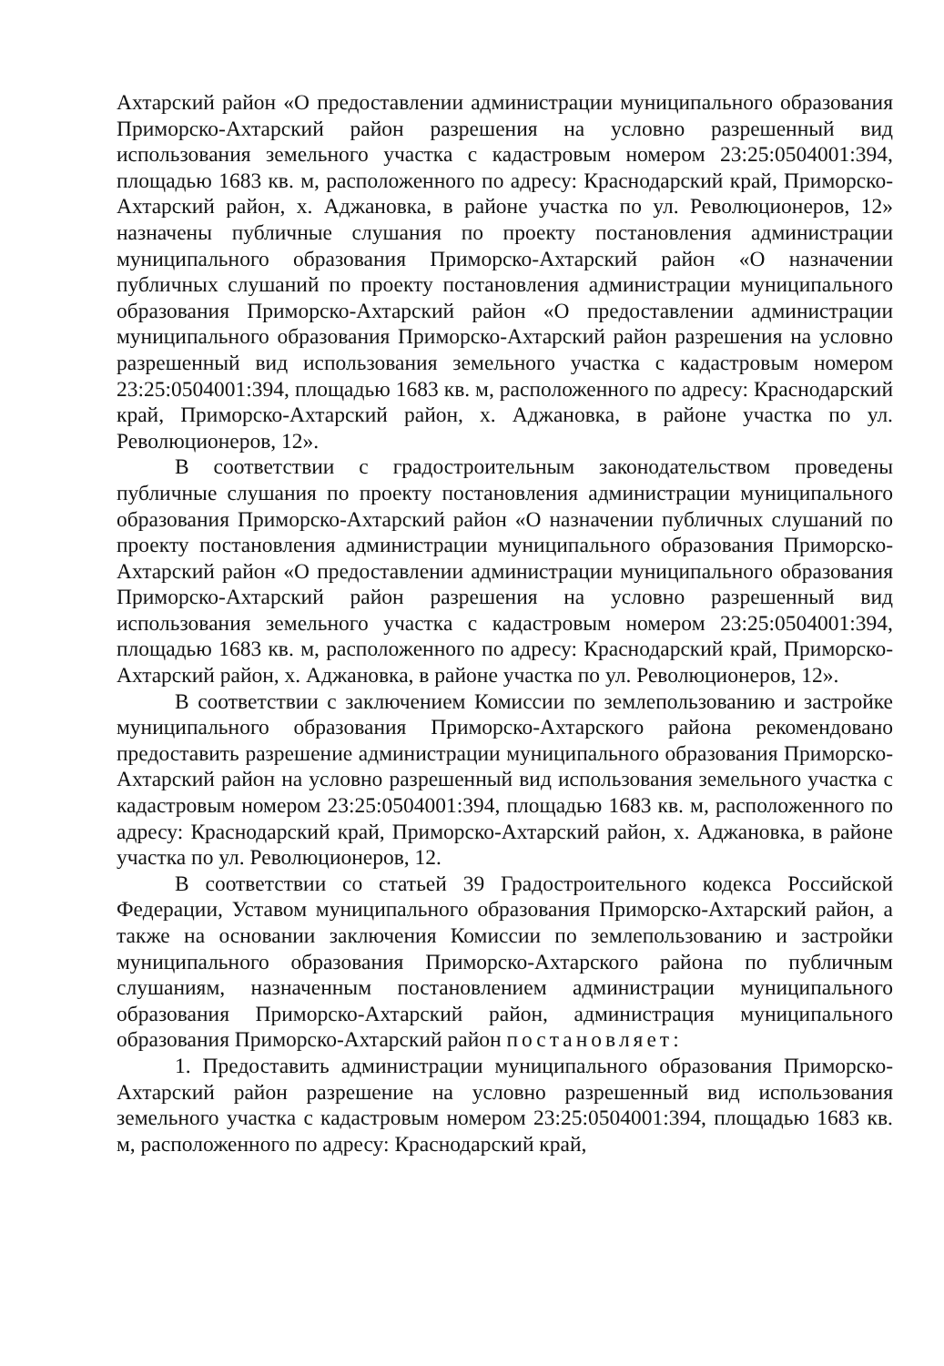Ахтарский район «О предоставлении администрации муниципального образования Приморско-Ахтарский район разрешения на условно разрешенный вид использования земельного участка с кадастровым номером 23:25:0504001:394, площадью 1683 кв. м, расположенного по адресу: Краснодарский край, Приморско-Ахтарский район, х. Аджановка, в районе участка по ул. Революционеров, 12» назначены публичные слушания по проекту постановления администрации муниципального образования Приморско-Ахтарский район «О назначении публичных слушаний по проекту постановления администрации муниципального образования Приморско-Ахтарский район «О предоставлении администрации муниципального образования Приморско-Ахтарский район разрешения на условно разрешенный вид использования земельного участка с кадастровым номером 23:25:0504001:394, площадью 1683 кв. м, расположенного по адресу: Краснодарский край, Приморско-Ахтарский район, х. Аджановка, в районе участка по ул. Революционеров, 12».
В соответствии с градостроительным законодательством проведены публичные слушания по проекту постановления администрации муниципального образования Приморско-Ахтарский район «О назначении публичных слушаний по проекту постановления администрации муниципального образования Приморско-Ахтарский район «О предоставлении администрации муниципального образования Приморско-Ахтарский район разрешения на условно разрешенный вид использования земельного участка с кадастровым номером 23:25:0504001:394, площадью 1683 кв. м, расположенного по адресу: Краснодарский край, Приморско-Ахтарский район, х. Аджановка, в районе участка по ул. Революционеров, 12».
В соответствии с заключением Комиссии по землепользованию и застройке муниципального образования Приморско-Ахтарского района рекомендовано предоставить разрешение администрации муниципального образования Приморско-Ахтарский район на условно разрешенный вид использования земельного участка с кадастровым номером 23:25:0504001:394, площадью 1683 кв. м, расположенного по адресу: Краснодарский край, Приморско-Ахтарский район, х. Аджановка, в районе участка по ул. Революционеров, 12.
В соответствии со статьей 39 Градостроительного кодекса Российской Федерации, Уставом муниципального образования Приморско-Ахтарский район, а также на основании заключения Комиссии по землепользованию и застройки муниципального образования Приморско-Ахтарского района по публичным слушаниям, назначенным постановлением администрации муниципального образования Приморско-Ахтарский район, администрация муниципального образования Приморско-Ахтарский район постановляет:
1. Предоставить администрации муниципального образования Приморско-Ахтарский район разрешение на условно разрешенный вид использования земельного участка с кадастровым номером 23:25:0504001:394, площадью 1683 кв. м, расположенного по адресу: Краснодарский край,